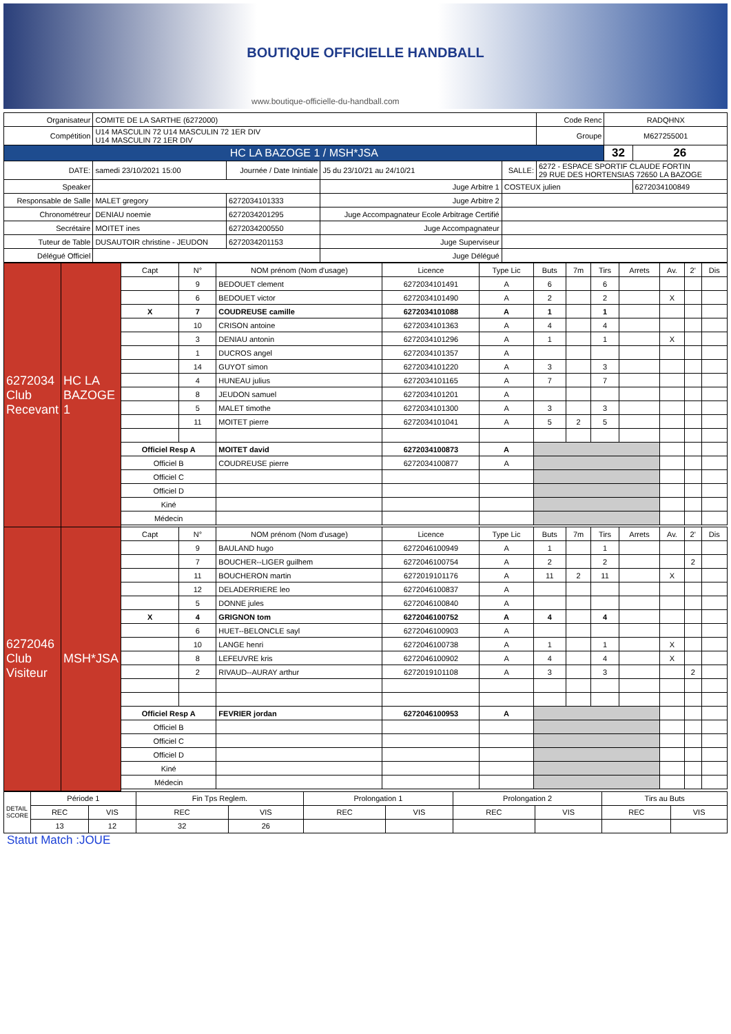BOUTIQUE OFFICIELLE HANDBALL
www.boutique-officielle-du-handball.com
| Organisateur | COMITE DE LA SARTHE (6272000) | | | | | Code Renc | RADQHNX | |
| Compétition | U14 MASCULIN 72 U14 MASCULIN 72 1ER DIV U14 MASCULIN 72 1ER DIV | | | | | Groupe | M627255001 | |
| HC LA BAZOGE 1 / MSH*JSA | | | | | | | 32 | 26 |
| DATE: | samedi 23/10/2021 15:00 | Journée / Date Inintiale | J5 du 23/10/21 au 24/10/21 | SALLE: | 6272 - ESPACE SPORTIF CLAUDE FORTIN 29 RUE DES HORTENSIAS 72650 LA BAZOGE | | | |
| Speaker | | | Juge Arbitre 1 | COSTEUX julien | | | | 6272034100849 |
| Responsable de Salle | MALET gregory | 6272034101333 | Juge Arbitre 2 | | | | | |
| Chronométreur | DENIAU noemie | 6272034201295 | Juge Accompagnateur Ecole Arbitrage Certifié | | | | | |
| Secrétaire | MOITET ines | 6272034200550 | Juge Accompagnateur | | | | | |
| Tuteur de Table | DUSAUTOIR christine - JEUDON | 6272034201153 | Juge Superviseur | | | | | |
| Délégué Officiel | | | Juge Délégué | | | | | |
| 6272034 Club Recevant | HC LA BAZOGE 1 | Capt | N° | NOM prénom (Nom d'usage) | Licence | Type Lic | Buts | 7m | Tirs | Arrets | Av. | 2' | Dis |
| | | | 9 | BEDOUET clement | 6272034101491 | A | 6 | | 6 | | | | |
| | | | 6 | BEDOUET victor | 6272034101490 | A | 2 | | 2 | | X | | |
| | | X | 7 | COUDREUSE camille | 6272034101088 | A | 1 | | 1 | | | | |
| | | | 10 | CRISON antoine | 6272034101363 | A | 4 | | 4 | | | | |
| | | | 3 | DENIAU antonin | 6272034101296 | A | 1 | | 1 | | X | | |
| | | | 1 | DUCROS angel | 6272034101357 | A | | | | | | | |
| | | | 14 | GUYOT simon | 6272034101220 | A | 3 | | 3 | | | | |
| | | | 4 | HUNEAU julius | 6272034101165 | A | 7 | | 7 | | | | |
| | | | 8 | JEUDON samuel | 6272034101201 | A | | | | | | | |
| | | | 5 | MALET timothe | 6272034101300 | A | 3 | | 3 | | | | |
| | | | 11 | MOITET pierre | 6272034101041 | A | 5 | 2 | 5 | | | | |
| | | Officiel Resp A | | MOITET david | 6272034100873 | A | | | | | | | |
| | | Officiel B | | COUDREUSE pierre | 6272034100877 | A | | | | | | | |
| | | Officiel C | | | | | | | | | | | |
| | | Officiel D | | | | | | | | | | | |
| | | Kiné | | | | | | | | | | | |
| | | Médecin | | | | | | | | | | | |
| 6272046 Club Visiteur | MSH*JSA | Capt | N° | NOM prénom (Nom d'usage) | Licence | Type Lic | Buts | 7m | Tirs | Arrets | Av. | 2' | Dis |
| | | | 9 | BAULAND hugo | 6272046100949 | A | 1 | | 1 | | | | |
| | | | 7 | BOUCHER--LIGER guilhem | 6272046100754 | A | 2 | | 2 | | | 2 | |
| | | | 11 | BOUCHERON martin | 6272019101176 | A | 11 | 2 | 11 | | X | | |
| | | | 12 | DELADERRIERE leo | 6272046100837 | A | | | | | | | |
| | | | 5 | DONNE jules | 6272046100840 | A | | | | | | | |
| | | X | 4 | GRIGNON tom | 6272046100752 | A | 4 | | 4 | | | | |
| | | | 6 | HUET--BELONCLE sayl | 6272046100903 | A | | | | | | | |
| | | | 10 | LANGE henri | 6272046100738 | A | 1 | | 1 | | X | | |
| | | | 8 | LEFEUVRE kris | 6272046100902 | A | 4 | | 4 | | X | | |
| | | | 2 | RIVAUD--AURAY arthur | 6272019101108 | A | 3 | | 3 | | | 2 | |
| | | Officiel Resp A | | FEVRIER jordan | 6272046100953 | A | | | | | | | |
| | | Officiel B | | | | | | | | | | | |
| | | Officiel C | | | | | | | | | | | |
| | | Officiel D | | | | | | | | | | | |
| | | Kiné | | | | | | | | | | | |
| | | Médecin | | | | | | | | | | | |
| DETAIL SCORE | Période 1 | | Fin Tps Reglem. | | Prolongation 1 | | Prolongation 2 | | Tirs au Buts | |
| | REC | VIS | REC | VIS | REC | VIS | REC | VIS | REC | VIS |
| | 13 | 12 | 32 | 26 | | | | | | |
Statut Match :JOUE